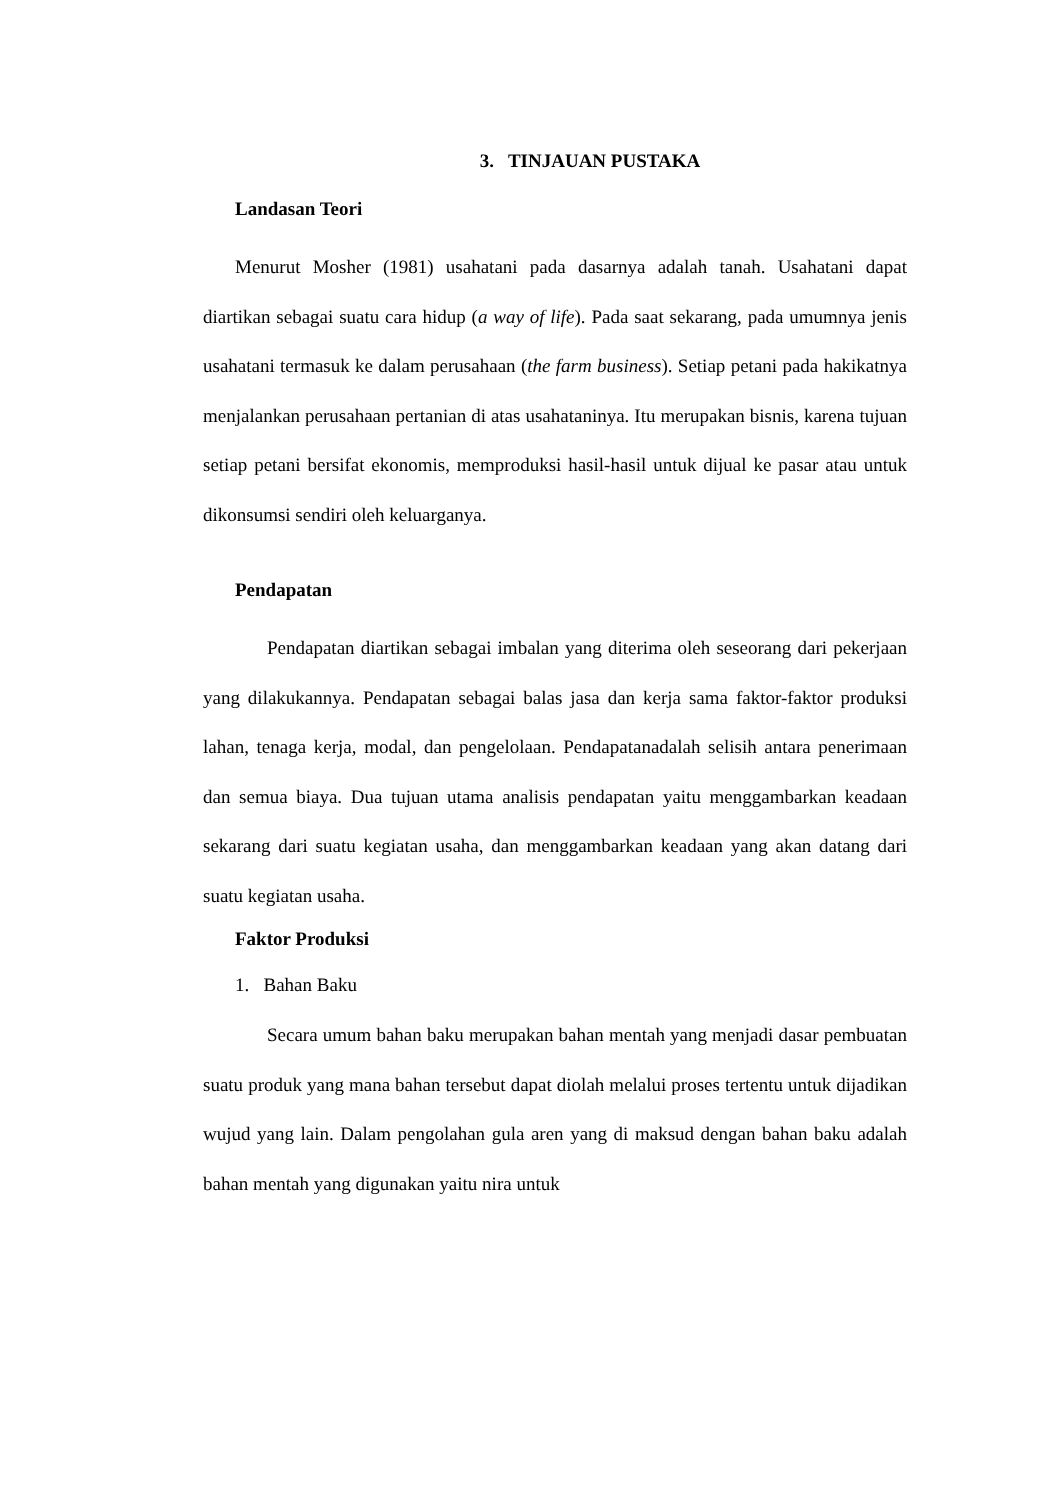3. TINJAUAN PUSTAKA
Landasan Teori
Menurut Mosher (1981) usahatani pada dasarnya adalah tanah. Usahatani dapat diartikan sebagai suatu cara hidup (a way of life). Pada saat sekarang, pada umumnya jenis usahatani termasuk ke dalam perusahaan (the farm business). Setiap petani pada hakikatnya menjalankan perusahaan pertanian di atas usahataninya. Itu merupakan bisnis, karena tujuan setiap petani bersifat ekonomis, memproduksi hasil-hasil untuk dijual ke pasar atau untuk dikonsumsi sendiri oleh keluarganya.
Pendapatan
Pendapatan diartikan sebagai imbalan yang diterima oleh seseorang dari pekerjaan yang dilakukannya. Pendapatan sebagai balas jasa dan kerja sama faktor-faktor produksi lahan, tenaga kerja, modal, dan pengelolaan. Pendapatanadalah selisih antara penerimaan dan semua biaya. Dua tujuan utama analisis pendapatan yaitu menggambarkan keadaan sekarang dari suatu kegiatan usaha, dan menggambarkan keadaan yang akan datang dari suatu kegiatan usaha.
Faktor Produksi
1. Bahan Baku
Secara umum bahan baku merupakan bahan mentah yang menjadi dasar pembuatan suatu produk yang mana bahan tersebut dapat diolah melalui proses tertentu untuk dijadikan wujud yang lain. Dalam pengolahan gula aren yang di maksud dengan bahan baku adalah bahan mentah yang digunakan yaitu nira untuk